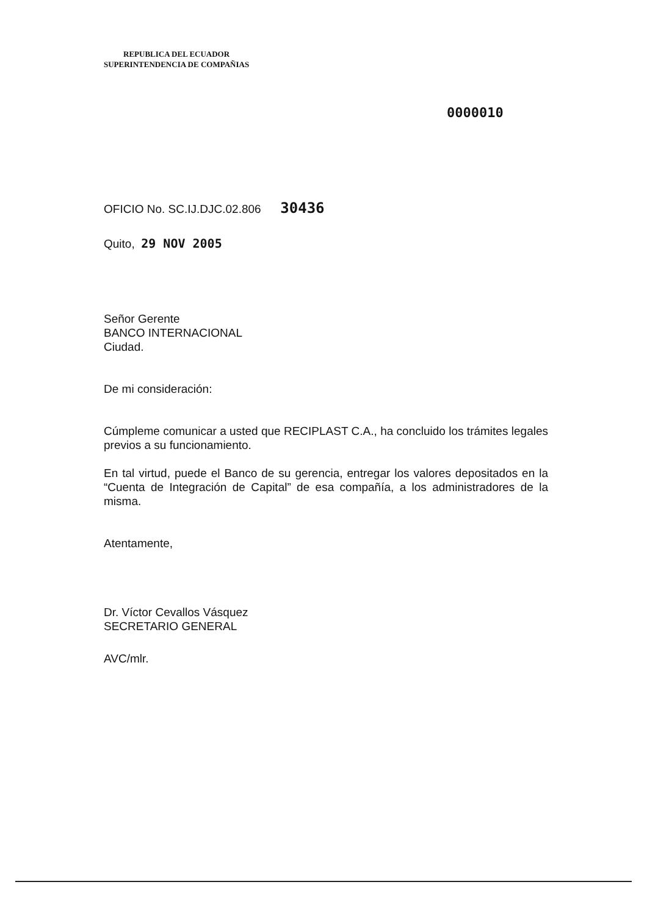REPUBLICA DEL ECUADOR
SUPERINTENDENCIA DE COMPAÑIAS
0000010
OFICIO No. SC.IJ.DJC.02.806 30436
Quito, 29 NOV 2005
Señor Gerente
BANCO INTERNACIONAL
Ciudad.
De mi consideración:
Cúmpleme comunicar a usted que RECIPLAST C.A., ha concluido los trámites legales previos a su funcionamiento.
En tal virtud, puede el Banco de su gerencia, entregar los valores depositados en la “Cuenta de Integración de Capital” de esa compañía, a los administradores de la misma.
Atentamente,
Dr. Víctor Cevallos Vásquez
SECRETARIO GENERAL
AVC/mlr.